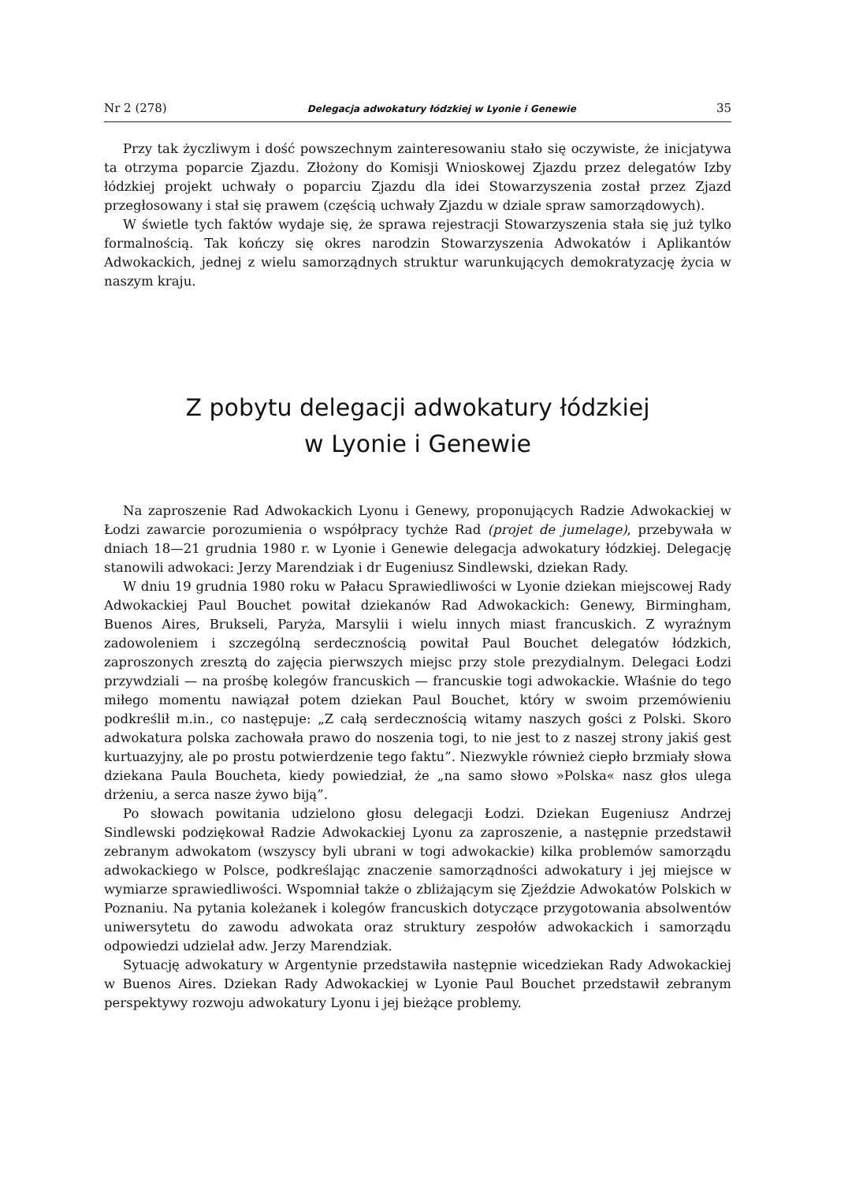Nr 2 (278) Delegacja adwokatury łódzkiej w Lyonie i Genewie 35
Przy tak życzliwym i dość powszechnym zainteresowaniu stało się oczywiste, że inicjatywa ta otrzyma poparcie Zjazdu. Złożony do Komisji Wnioskowej Zjazdu przez delegatów Izby łódzkiej projekt uchwały o poparciu Zjazdu dla idei Stowarzyszenia został przez Zjazd przegłosowany i stał się prawem (częścią uchwały Zjazdu w dziale spraw samorządowych).
W świetle tych faktów wydaje się, że sprawa rejestracji Stowarzyszenia stała się już tylko formalnością. Tak kończy się okres narodzin Stowarzyszenia Adwokatów i Aplikantów Adwokackich, jednej z wielu samorządnych struktur warunkujących demokratyzację życia w naszym kraju.
Z pobytu delegacji adwokatury łódzkiej
w Lyonie i Genewie
Na zaproszenie Rad Adwokackich Lyonu i Genewy, proponujących Radzie Adwokackiej w Łodzi zawarcie porozumienia o współpracy tychże Rad (projet de jumelage), przebywała w dniach 18—21 grudnia 1980 r. w Lyonie i Genewie delegacja adwokatury łódzkiej. Delegację stanowili adwokaci: Jerzy Marendziak i dr Eugeniusz Sindlewski, dziekan Rady.
W dniu 19 grudnia 1980 roku w Pałacu Sprawiedliwości w Lyonie dziekan miejscowej Rady Adwokackiej Paul Bouchet powitał dziekanów Rad Adwokackich: Genewy, Birmingham, Buenos Aires, Brukseli, Paryża, Marsylii i wielu innych miast francuskich. Z wyraźnym zadowoleniem i szczególną serdecznością powitał Paul Bouchet delegatów łódzkich, zaproszonych zresztą do zajęcia pierwszych miejsc przy stole prezydialnym. Delegaci Łodzi przywdziali — na prośbę kolegów francuskich — francuskie togi adwokackie. Właśnie do tego miłego momentu nawiązał potem dziekan Paul Bouchet, który w swoim przemówieniu podkreślił m.in., co następuje: „Z całą serdecznością witamy naszych gości z Polski. Skoro adwokatura polska zachowała prawo do noszenia togi, to nie jest to z naszej strony jakiś gest kurtuazyjny, ale po prostu potwierdzenie tego faktu”. Niezwykle również ciepło brzmiały słowa dziekana Paula Boucheta, kiedy powiedział, że „na samo słowo »Polska« nasz głos ulega drżeniu, a serca nasze żywo biją”.
Po słowach powitania udzielono głosu delegacji Łodzi. Dziekan Eugeniusz Andrzej Sindlewski podziękował Radzie Adwokackiej Lyonu za zaproszenie, a następnie przedstawił zebranym adwokatom (wszyscy byli ubrani w togi adwokackie) kilka problemów samorządu adwokackiego w Polsce, podkreślając znaczenie samorządności adwokatury i jej miejsce w wymiarze sprawiedliwości. Wspomniał także o zbliżającym się Zjeździe Adwokatów Polskich w Poznaniu. Na pytania koleżanek i kolegów francuskich dotyczące przygotowania absolwentów uniwersytetu do zawodu adwokata oraz struktury zespołów adwokackich i samorządu odpowiedzi udzielał adw. Jerzy Marendziak.
Sytuację adwokatury w Argentynie przedstawiła następnie wicedziekan Rady Adwokackiej w Buenos Aires. Dziekan Rady Adwokackiej w Lyonie Paul Bouchet przedstawił zebranym perspektywy rozwoju adwokatury Lyonu i jej bieżące problemy.